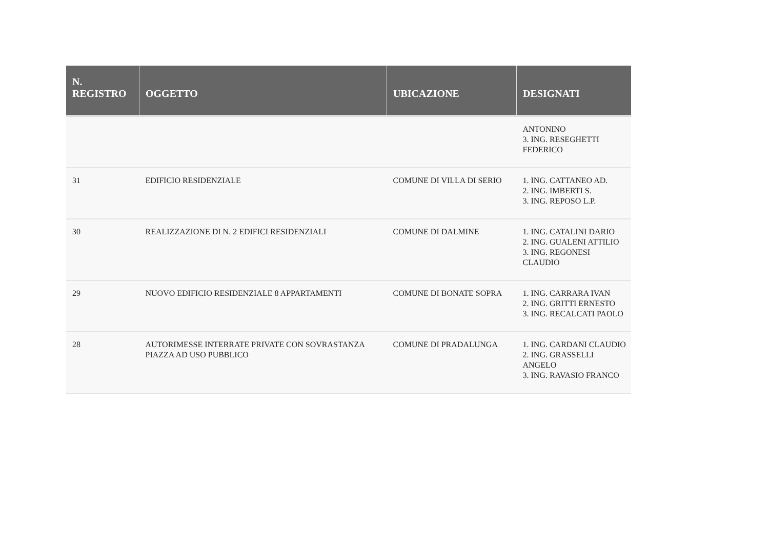| N. REGISTRO | OGGETTO | UBICAZIONE | DESIGNATI |
| --- | --- | --- | --- |
| | | | ANTONINO 3. ING. RESEGHETTI FEDERICO |
| 31 | EDIFICIO RESIDENZIALE | COMUNE DI VILLA DI SERIO | 1. ING. CATTANEO AD. 2. ING. IMBERTI S. 3. ING. REPOSO L.P. |
| 30 | REALIZZAZIONE DI N. 2 EDIFICI RESIDENZIALI | COMUNE DI DALMINE | 1. ING. CATALINI DARIO 2. ING. GUALENI ATTILIO 3. ING. REGONESI CLAUDIO |
| 29 | NUOVO EDIFICIO RESIDENZIALE 8 APPARTAMENTI | COMUNE DI BONATE SOPRA | 1. ING. CARRARA IVAN 2. ING. GRITTI ERNESTO 3. ING. RECALCATI PAOLO |
| 28 | AUTORIMESSE INTERRATE PRIVATE CON SOVRASTANZA PIAZZA AD USO PUBBLICO | COMUNE DI PRADALUNGA | 1. ING. CARDANI CLAUDIO 2. ING. GRASSELLI ANGELO 3. ING. RAVASIO FRANCO |